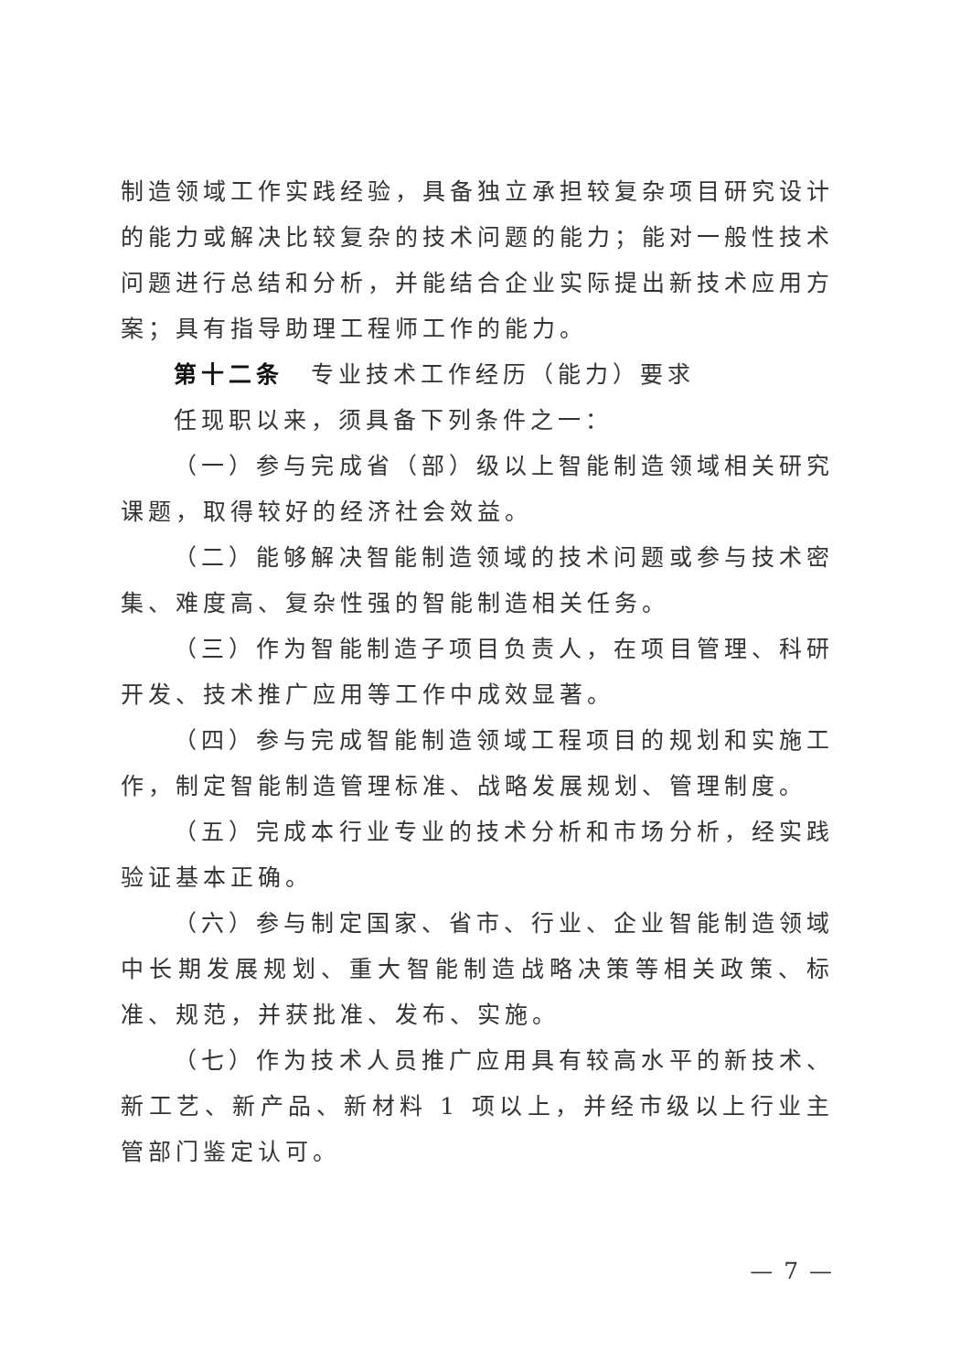制造领域工作实践经验，具备独立承担较复杂项目研究设计的能力或解决比较复杂的技术问题的能力；能对一般性技术问题进行总结和分析，并能结合企业实际提出新技术应用方案；具有指导助理工程师工作的能力。
第十二条　专业技术工作经历（能力）要求
任现职以来，须具备下列条件之一：
（一）参与完成省（部）级以上智能制造领域相关研究课题，取得较好的经济社会效益。
（二）能够解决智能制造领域的技术问题或参与技术密集、难度高、复杂性强的智能制造相关任务。
（三）作为智能制造子项目负责人，在项目管理、科研开发、技术推广应用等工作中成效显著。
（四）参与完成智能制造领域工程项目的规划和实施工作，制定智能制造管理标准、战略发展规划、管理制度。
（五）完成本行业专业的技术分析和市场分析，经实践验证基本正确。
（六）参与制定国家、省市、行业、企业智能制造领域中长期发展规划、重大智能制造战略决策等相关政策、标准、规范，并获批准、发布、实施。
（七）作为技术人员推广应用具有较高水平的新技术、新工艺、新产品、新材料 1 项以上，并经市级以上行业主管部门鉴定认可。
— 7 —